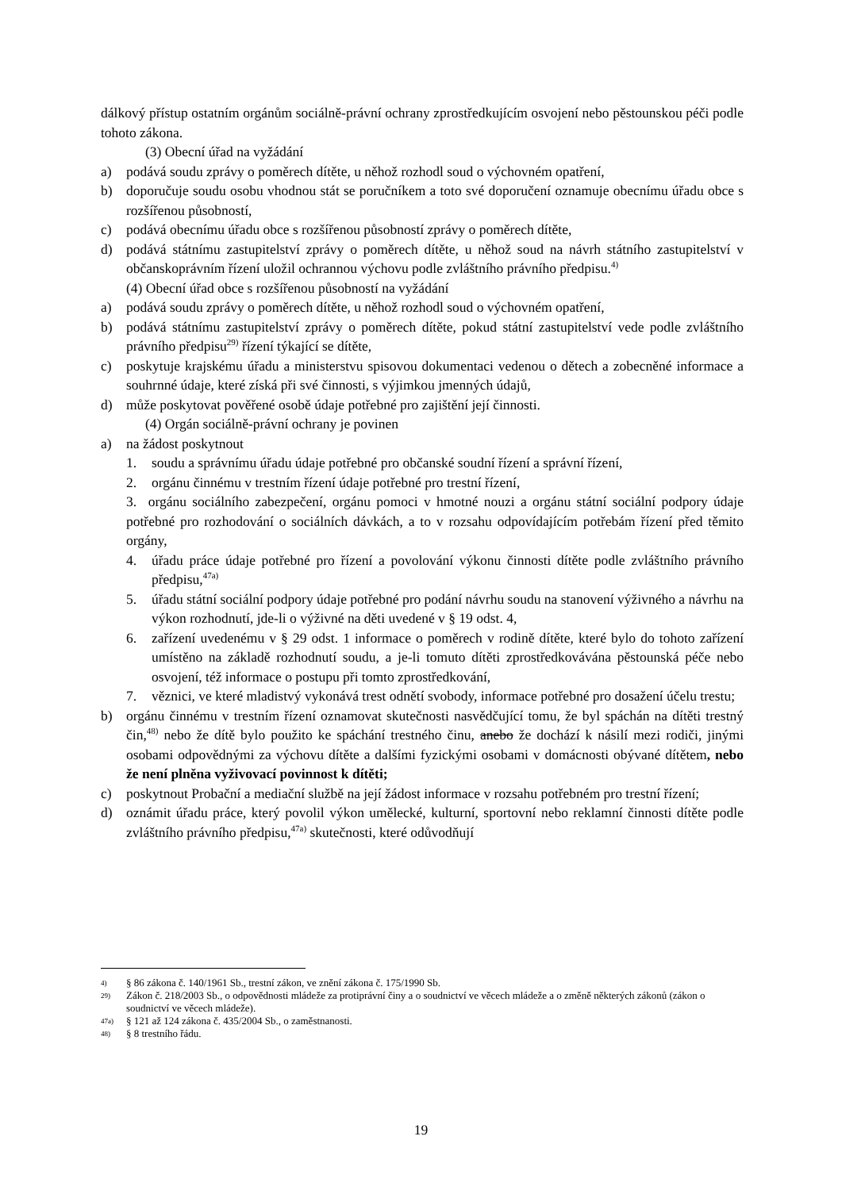dálkový přístup ostatním orgánům sociálně-právní ochrany zprostředkujícím osvojení nebo pěstounskou péči podle tohoto zákona.
(3) Obecní úřad na vyžádání
a) podává soudu zprávy o poměrech dítěte, u něhož rozhodl soud o výchovném opatření,
b) doporučuje soudu osobu vhodnou stát se poručníkem a toto své doporučení oznamuje obecnímu úřadu obce s rozšířenou působností,
c) podává obecnímu úřadu obce s rozšířenou působností zprávy o poměrech dítěte,
d) podává státnímu zastupitelství zprávy o poměrech dítěte, u něhož soud na návrh státního zastupitelství v občanskoprávním řízení uložil ochrannou výchovu podle zvláštního právního předpisu.<sup>4)</sup>
(4) Obecní úřad obce s rozšířenou působností na vyžádání
a) podává soudu zprávy o poměrech dítěte, u něhož rozhodl soud o výchovném opatření,
b) podává státnímu zastupitelství zprávy o poměrech dítěte, pokud státní zastupitelství vede podle zvláštního právního předpisu<sup>29)</sup> řízení týkající se dítěte,
c) poskytuje krajskému úřadu a ministerstvu spisovou dokumentaci vedenou o dětech a zobecněné informace a souhrnné údaje, které získá při své činnosti, s výjimkou jmenných údajů,
d) může poskytovat pověřené osobě údaje potřebné pro zajištění její činnosti.
(4) Orgán sociálně-právní ochrany je povinen
a) na žádost poskytnout
1. soudu a správnímu úřadu údaje potřebné pro občanské soudní řízení a správní řízení,
2. orgánu činnému v trestním řízení údaje potřebné pro trestní řízení,
3. orgánu sociálního zabezpečení, orgánu pomoci v hmotné nouzi a orgánu státní sociální podpory údaje potřebné pro rozhodování o sociálních dávkách, a to v rozsahu odpovídajícím potřebám řízení před těmito orgány,
4. úřadu práce údaje potřebné pro řízení a povolování výkonu činnosti dítěte podle zvláštního právního předpisu,<sup>47a)</sup>
5. úřadu státní sociální podpory údaje potřebné pro podání návrhu soudu na stanovení výživného a návrhu na výkon rozhodnutí, jde-li o výživné na děti uvedené v § 19 odst. 4,
6. zařízení uvedenému v § 29 odst. 1 informace o poměrech v rodině dítěte, které bylo do tohoto zařízení umístěno na základě rozhodnutí soudu, a je-li tomuto dítěti zprostředkovávána pěstounská péče nebo osvojení, též informace o postupu při tomto zprostředkování,
7. věznici, ve které mladistvý vykonává trest odnětí svobody, informace potřebné pro dosažení účelu trestu;
b) orgánu činnému v trestním řízení oznamovat skutečnosti nasvědčující tomu, že byl spáchán na dítěti trestný čin,<sup>48)</sup> nebo že dítě bylo použito ke spáchání trestného činu, anebo že dochází k násilí mezi rodiči, jinými osobami odpovědnými za výchovu dítěte a dalšími fyzickými osobami v domácnosti obývané dítětem, nebo že není plněna vyživovací povinnost k dítěti;
c) poskytnout Probační a mediační službě na její žádost informace v rozsahu potřebném pro trestní řízení;
d) oznámit úřadu práce, který povolil výkon umělecké, kulturní, sportovní nebo reklamní činnosti dítěte podle zvláštního právního předpisu,<sup>47a)</sup> skutečnosti, které odůvodňují
4) § 86 zákona č. 140/1961 Sb., trestní zákon, ve znění zákona č. 175/1990 Sb.
29) Zákon č. 218/2003 Sb., o odpovědnosti mládeže za protiprávní činy a o soudnictví ve věcech mládeže a o změně některých zákonů (zákon o soudnictví ve věcech mládeže).
47a) § 121 až 124 zákona č. 435/2004 Sb., o zaměstnanosti.
48) § 8 trestního řádu.
19